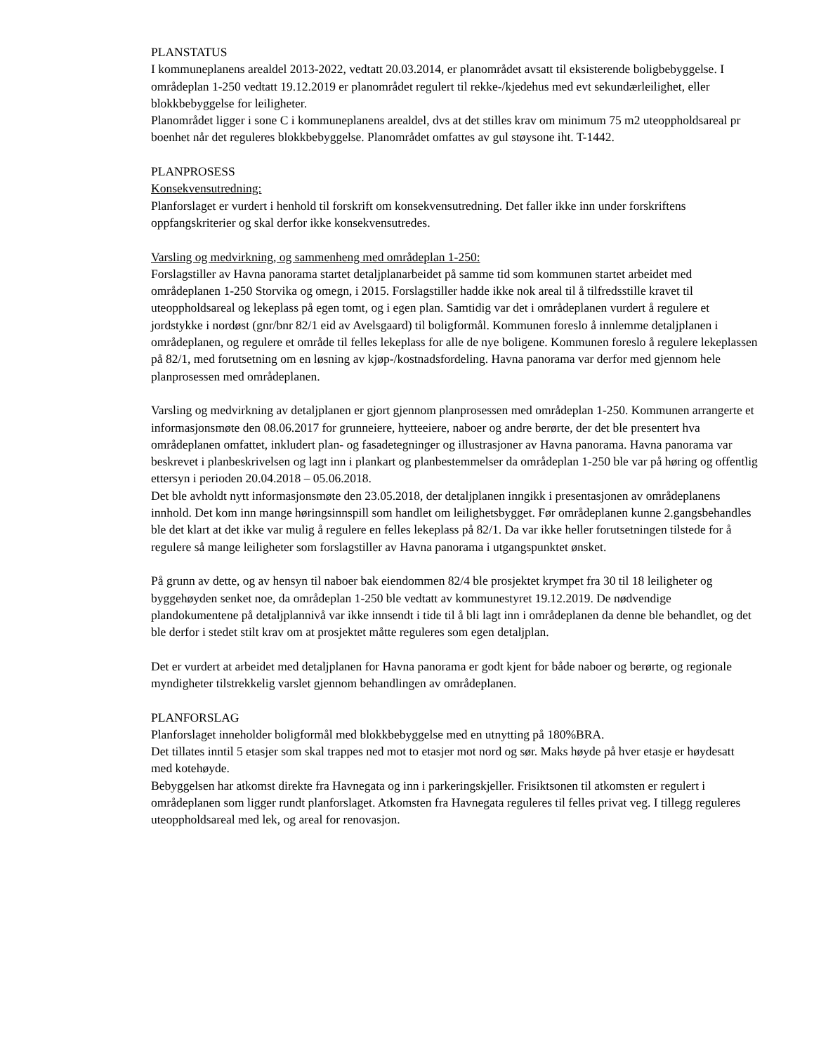PLANSTATUS
I kommuneplanens arealdel 2013-2022, vedtatt 20.03.2014, er planområdet avsatt til eksisterende boligbebyggelse. I områdeplan 1-250 vedtatt 19.12.2019 er planområdet regulert til rekke-/kjedehus med evt sekundærleilighet, eller blokkbebyggelse for leiligheter.
Planområdet ligger i sone C i kommuneplanens arealdel, dvs at det stilles krav om minimum 75 m2 uteoppholdsareal pr boenhet når det reguleres blokkbebyggelse. Planområdet omfattes av gul støysone iht. T-1442.
PLANPROSESS
Konsekvensutredning:
Planforslaget er vurdert i henhold til forskrift om konsekvensutredning. Det faller ikke inn under forskriftens oppfangskriterier og skal derfor ikke konsekvensutredes.
Varsling og medvirkning, og sammenheng med områdeplan 1-250:
Forslagstiller av Havna panorama startet detaljplanarbeidet på samme tid som kommunen startet arbeidet med områdeplanen 1-250 Storvika og omegn, i 2015. Forslagstiller hadde ikke nok areal til å tilfredsstille kravet til uteoppholdsareal og lekeplass på egen tomt, og i egen plan. Samtidig var det i områdeplanen vurdert å regulere et jordstykke i nordøst (gnr/bnr 82/1 eid av Avelsgaard) til boligformål. Kommunen foreslo å innlemme detaljplanen i områdeplanen, og regulere et område til felles lekeplass for alle de nye boligene. Kommunen foreslo å regulere lekeplassen på 82/1, med forutsetning om en løsning av kjøp-/kostnadsfordeling. Havna panorama var derfor med gjennom hele planprosessen med områdeplanen.
Varsling og medvirkning av detaljplanen er gjort gjennom planprosessen med områdeplan 1-250. Kommunen arrangerte et informasjonsmøte den 08.06.2017 for grunneiere, hytteeiere, naboer og andre berørte, der det ble presentert hva områdeplanen omfattet, inkludert plan- og fasadetegninger og illustrasjoner av Havna panorama. Havna panorama var beskrevet i planbeskrivelsen og lagt inn i plankart og planbestemmelser da områdeplan 1-250 ble var på høring og offentlig ettersyn i perioden 20.04.2018 – 05.06.2018.
Det ble avholdt nytt informasjonsmøte den 23.05.2018, der detaljplanen inngikk i presentasjonen av områdeplanens innhold. Det kom inn mange høringsinnspill som handlet om leilighetsbygget. Før områdeplanen kunne 2.gangsbehandles ble det klart at det ikke var mulig å regulere en felles lekeplass på 82/1. Da var ikke heller forutsetningen tilstede for å regulere så mange leiligheter som forslagstiller av Havna panorama i utgangspunktet ønsket.
På grunn av dette, og av hensyn til naboer bak eiendommen 82/4 ble prosjektet krympet fra 30 til 18 leiligheter og byggehøyden senket noe, da områdeplan 1-250 ble vedtatt av kommunestyret 19.12.2019. De nødvendige plandokumentene på detaljplannivå var ikke innsendt i tide til å bli lagt inn i områdeplanen da denne ble behandlet, og det ble derfor i stedet stilt krav om at prosjektet måtte reguleres som egen detaljplan.
Det er vurdert at arbeidet med detaljplanen for Havna panorama er godt kjent for både naboer og berørte, og regionale myndigheter tilstrekkelig varslet gjennom behandlingen av områdeplanen.
PLANFORSLAG
Planforslaget inneholder boligformål med blokkbebyggelse med en utnytting på 180%BRA.
Det tillates inntil 5 etasjer som skal trappes ned mot to etasjer mot nord og sør. Maks høyde på hver etasje er høydesatt med kotehøyde.
Bebyggelsen har atkomst direkte fra Havnegata og inn i parkeringskjeller. Frisiktsonen til atkomsten er regulert i områdeplanen som ligger rundt planforslaget. Atkomsten fra Havnegata reguleres til felles privat veg. I tillegg reguleres uteoppholdsareal med lek, og areal for renovasjon.